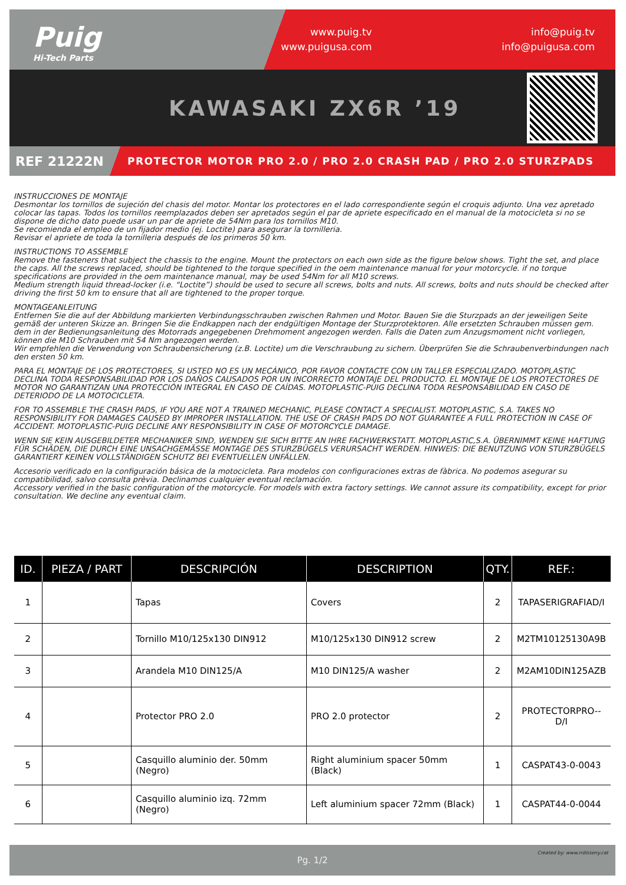Puig
Hi-Tech Parts
www.puig.tv
www.puigusa.com
info@puig.tv
info@puigusa.com
KAWASAKI ZX6R ’19
REF 21222N
PROTECTOR MOTOR PRO 2.0 / PRO 2.0 CRASH PAD / PRO 2.0 STURZPADS
INSTRUCCIONES DE MONTAJE
Desmontar los tornillos de sujeción del chasis del motor. Montar los protectores en el lado correspondiente según el croquis adjunto. Una vez apretado colocar las tapas. Todos los tornillos reemplazados deben ser apretados según el par de apriete especificado en el manual de la motocicleta si no se dispone de dicho dato puede usar un par de apriete de 54Nm para los tornillos M10.
Se recomienda el empleo de un fijador medio (ej. Loctite) para asegurar la tornilleria.
Revisar el apriete de toda la tornilleria después de los primeros 50 km.
INSTRUCTIONS TO ASSEMBLE
Remove the fasteners that subject the chassis to the engine. Mount the protectors on each own side as the figure below shows. Tight the set, and place the caps. All the screws replaced, should be tightened to the torque specified in the oem maintenance manual for your motorcycle. if no torque specifications are provided in the oem maintenance manual, may be used 54Nm for all M10 screws.
Medium strength liquid thread-locker (i.e. “Loctite”) should be used to secure all screws, bolts and nuts. All screws, bolts and nuts should be checked after driving the first 50 km to ensure that all are tightened to the proper torque.
MONTAGEANLEITUNG
Entfernen Sie die auf der Abbildung markierten Verbindungsschrauben zwischen Rahmen und Motor. Bauen Sie die Sturzpads an der jeweiligen Seite gemäß der unteren Skizze an. Bringen Sie die Endkappen nach der endgültigen Montage der Sturzprotektoren. Alle ersetzten Schrauben müssen gem. dem in der Bedienungsanleitung des Motorrads angegebenen Drehmoment angezogen werden. Falls die Daten zum Anzugsmoment nicht vorliegen, können die M10 Schrauben mit 54 Nm angezogen werden.
Wir empfehlen die Verwendung von Schraubensicherung (z.B. Loctite) um die Verschraubung zu sichern. Überprüfen Sie die Schraubenverbindungen nach den ersten 50 km.
PARA EL MONTAJE DE LOS PROTECTORES, SI USTED NO ES UN MECÁNICO, POR FAVOR CONTACTE CON UN TALLER ESPECIALIZADO. MOTOPLASTIC DECLINA TODA RESPONSABILIDAD POR LOS DAÑOS CAUSADOS POR UN INCORRECTO MONTAJE DEL PRODUCTO. EL MONTAJE DE LOS PROTECTORES DE MOTOR NO GARANTIZAN UNA PROTECCIÓN INTEGRAL EN CASO DE CAÍDAS. MOTOPLASTIC-PUIG DECLINA TODA RESPONSABILIDAD EN CASO DE DETERIODO DE LA MOTOCICLETA.
FOR TO ASSEMBLE THE CRASH PADS, IF YOU ARE NOT A TRAINED MECHANIC, PLEASE CONTACT A SPECIALIST. MOTOPLASTIC, S.A. TAKES NO RESPONSIBILITY FOR DAMAGES CAUSED BY IMPROPER INSTALLATION. THE USE OF CRASH PADS DO NOT GUARANTEE A FULL PROTECTION IN CASE OF ACCIDENT. MOTOPLASTIC-PUIG DECLINE ANY RESPONSIBILITY IN CASE OF MOTORCYCLE DAMAGE.
WENN SIE KEIN AUSGEBILDETER MECHANIKER SIND, WENDEN SIE SICH BITTE AN IHRE FACHWERKSTATT. MOTOPLASTIC,S.A. ÜBERNIMMT KEINE HAFTUNG FÜR SCHÄDEN, DIE DURCH EINE UNSACHGEMÄSSE MONTAGE DES STURZBÜGELS VERURSACHT WERDEN. HINWEIS: DIE BENUTZUNG VON STURZBÜGELS GARANTIERT KEINEN VOLLSTÄNDIGEN SCHUTZ BEI EVENTUELLEN UNFÄLLEN.
Accesorio verificado en la configuración básica de la motocicleta. Para modelos con configuraciones extras de fàbrica. No podemos asegurar su compatibilidad, salvo consulta prèvia. Declinamos cualquier eventual reclamación.
Accessory verified in the basic configuration of the motorcycle. For models with extra factory settings. We cannot assure its compatibility, except for prior consultation. We decline any eventual claim.
| ID. | PIEZA / PART | DESCRIPCIÓN | DESCRIPTION | QTY. | REF.: |
| --- | --- | --- | --- | --- | --- |
| 1 | | Tapas | Covers | 2 | TAPASERIGRAFIAD/I |
| 2 | | Tornillo M10/125x130 DIN912 | M10/125x130 DIN912 screw | 2 | M2TM10125130A9B |
| 3 | | Arandela M10 DIN125/A | M10 DIN125/A washer | 2 | M2AM10DIN125AZB |
| 4 | | Protector PRO 2.0 | PRO 2.0 protector | 2 | PROTECTORPRO--D/I |
| 5 | | Casquillo aluminio der. 50mm (Negro) | Right aluminium spacer 50mm (Black) | 1 | CASPAT43-0-0043 |
| 6 | | Casquillo aluminio izq. 72mm (Negro) | Left aluminium spacer 72mm (Black) | 1 | CASPAT44-0-0044 |
Pg. 1/2
Created by: www.rrdisseny.cat